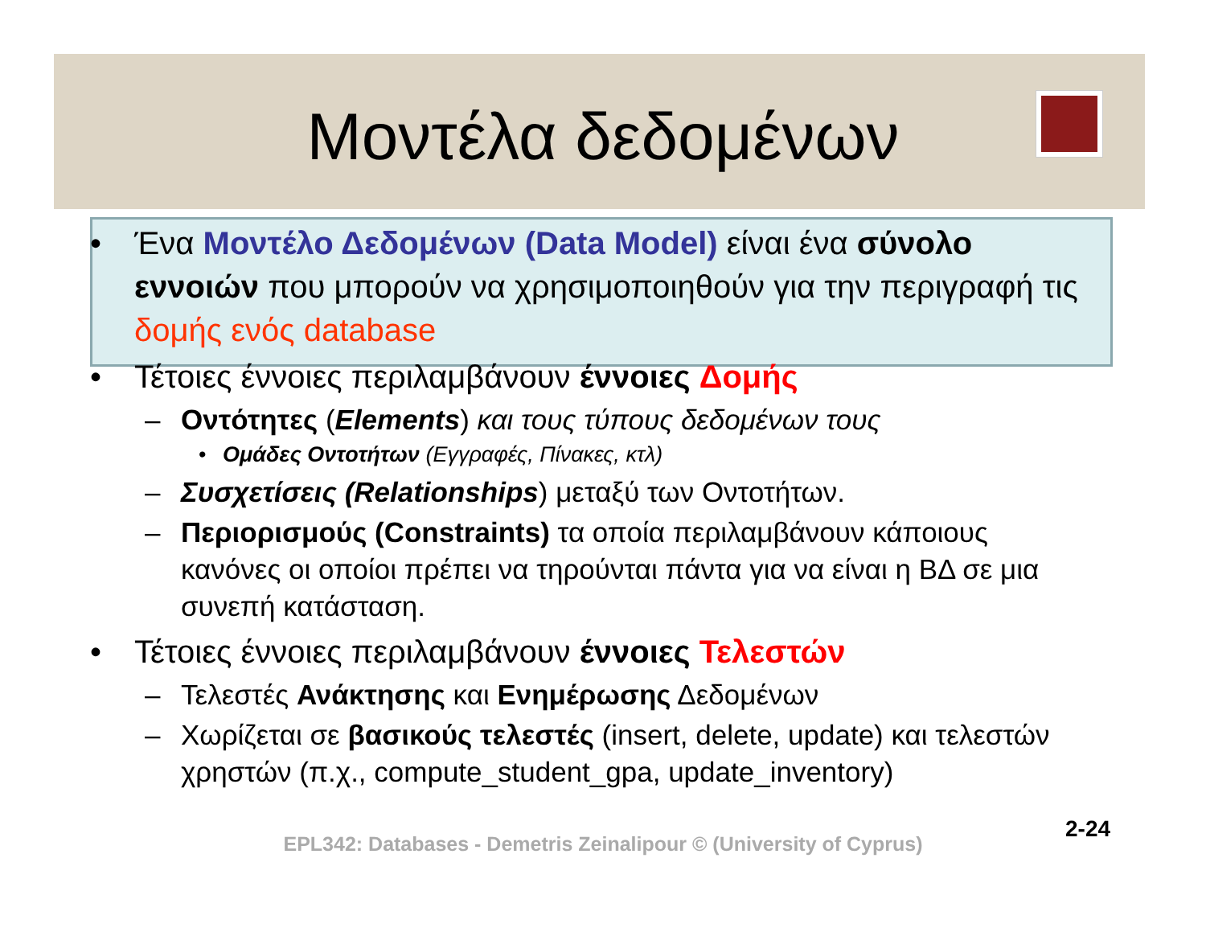Μοντέλα δεδομένων
• Ένα Μοντέλο Δεδομένων (Data Model) είναι ένα σύνολο εννοιών που μπορούν να χρησιμοποιηθούν για την περιγραφή τις δομής ενός database
• Τέτοιες έννοιες περιλαμβάνουν έννοιες Δομής
– Οντότητες (Elements) και τους τύπους δεδομένων τους
• Ομάδες Οντοτήτων (Εγγραφές, Πίνακες, κτλ)
– Συσχετίσεις (Relationships) μεταξύ των Οντοτήτων.
– Περιορισμούς (Constraints) τα οποία περιλαμβάνουν κάποιους κανόνες οι οποίοι πρέπει να τηρούνται πάντα για να είναι η ΒΔ σε μια συνεπή κατάσταση.
• Τέτοιες έννοιες περιλαμβάνουν έννοιες Τελεστών
– Τελεστές Ανάκτησης και Ενημέρωσης Δεδομένων
– Χωρίζεται σε βασικούς τελεστές (insert, delete, update) και τελεστών χρηστών (π.χ., compute_student_gpa, update_inventory)
2-24
EPL342: Databases - Demetris Zeinalipour © (University of Cyprus)